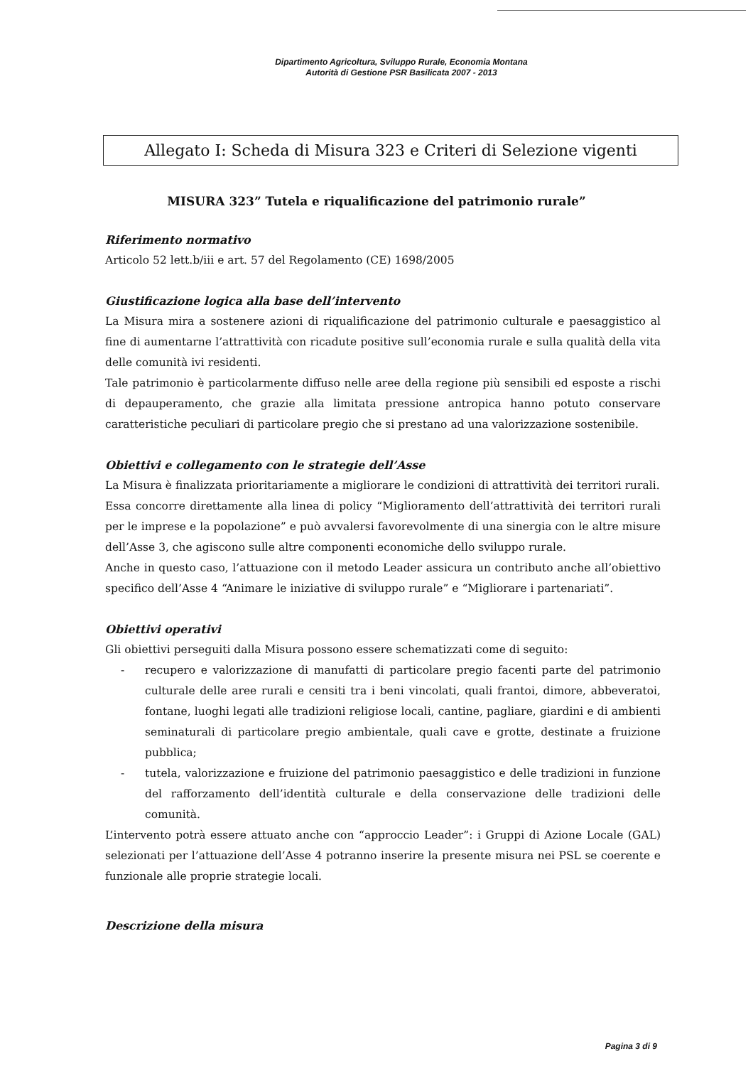Dipartimento Agricoltura, Sviluppo Rurale, Economia Montana
Autorità di Gestione PSR Basilicata 2007 - 2013
Allegato I: Scheda di Misura 323 e Criteri di Selezione vigenti
MISURA 323” Tutela e riqualificazione del patrimonio rurale”
Riferimento normativo
Articolo 52 lett.b/iii e art. 57 del Regolamento (CE) 1698/2005
Giustificazione logica alla base dell’intervento
La Misura mira a sostenere azioni di riqualificazione del patrimonio culturale e paesaggistico al fine di aumentarne l’attrattività con ricadute positive sull’economia rurale e sulla qualità della vita delle comunità ivi residenti.
Tale patrimonio è particolarmente diffuso nelle aree della regione più sensibili ed esposte a rischi di depauperamento, che grazie alla limitata pressione antropica hanno potuto conservare caratteristiche peculiari di particolare pregio che si prestano ad una valorizzazione sostenibile.
Obiettivi e collegamento con le strategie dell’Asse
La Misura è finalizzata prioritariamente a migliorare le condizioni di attrattività dei territori rurali.
Essa concorre direttamente alla linea di policy “Miglioramento dell’attrattività dei territori rurali per le imprese e la popolazione” e può avvalersi favorevolmente di una sinergia con le altre misure dell’Asse 3, che agiscono sulle altre componenti economiche dello sviluppo rurale.
Anche in questo caso, l’attuazione con il metodo Leader assicura un contributo anche all’obiettivo specifico dell’Asse 4 “Animare le iniziative di sviluppo rurale” e “Migliorare i partenariati”.
Obiettivi operativi
Gli obiettivi perseguiti dalla Misura possono essere schematizzati come di seguito:
- recupero e valorizzazione di manufatti di particolare pregio facenti parte del patrimonio culturale delle aree rurali e censiti tra i beni vincolati, quali frantoi, dimore, abbeveratoi, fontane, luoghi legati alle tradizioni religiose locali, cantine, pagliare, giardini e di ambienti seminaturali di particolare pregio ambientale, quali cave e grotte, destinate a fruizione pubblica;
- tutela, valorizzazione e fruizione del patrimonio paesaggistico e delle tradizioni in funzione del rafforzamento dell’identità culturale e della conservazione delle tradizioni delle comunità.
L’intervento potrà essere attuato anche con “approccio Leader”: i Gruppi di Azione Locale (GAL) selezionati per l’attuazione dell’Asse 4 potranno inserire la presente misura nei PSL se coerente e funzionale alle proprie strategie locali.
Descrizione della misura
Pagina 3 di 9